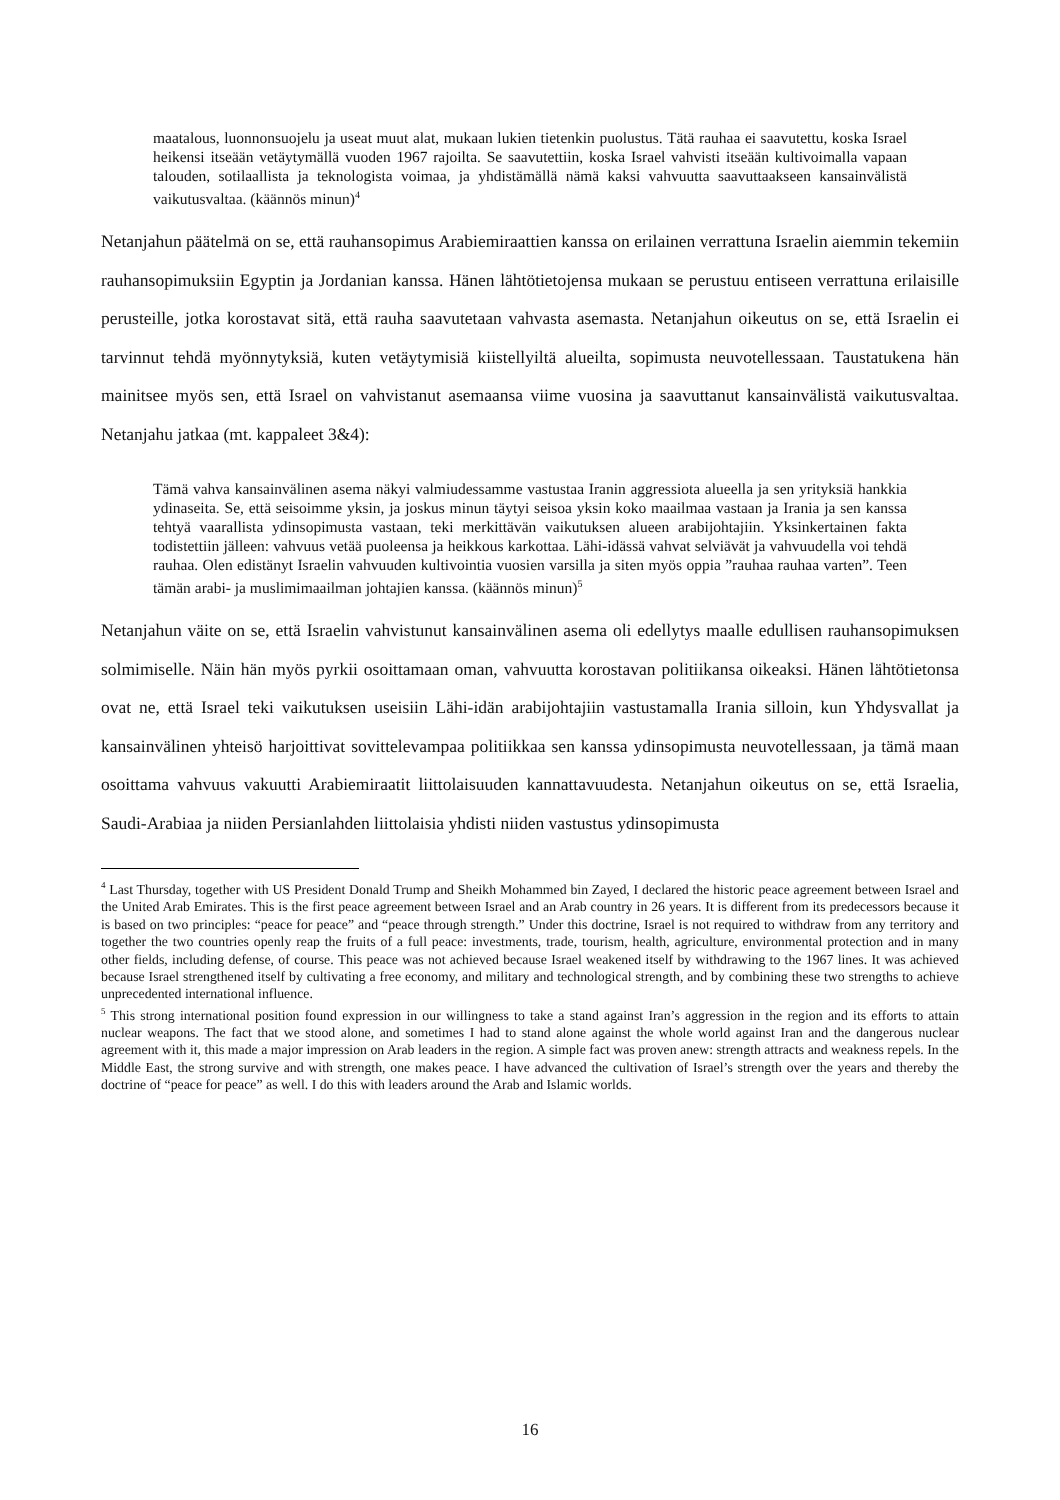maatalous, luonnonsuojelu ja useat muut alat, mukaan lukien tietenkin puolustus. Tätä rauhaa ei saavutettu, koska Israel heikensi itseään vetäytymällä vuoden 1967 rajoilta. Se saavutettiin, koska Israel vahvisti itseään kultivoimalla vapaan talouden, sotilaallista ja teknologista voimaa, ja yhdistämällä nämä kaksi vahvuutta saavuttaakseen kansainvälistä vaikutusvaltaa. (käännös minun)<sup>4</sup>
Netanjahun päätelmä on se, että rauhansopimus Arabiemiraattien kanssa on erilainen verrattuna Israelin aiemmin tekemiin rauhansopimuksiin Egyptin ja Jordanian kanssa. Hänen lähtötietojensa mukaan se perustuu entiseen verrattuna erilaisille perusteille, jotka korostavat sitä, että rauha saavutetaan vahvasta asemasta. Netanjahun oikeutus on se, että Israelin ei tarvinnut tehdä myönnytyksiä, kuten vetäytymisiä kiistellyiltä alueilta, sopimusta neuvotellessaan. Taustatukena hän mainitsee myös sen, että Israel on vahvistanut asemaansa viime vuosina ja saavuttanut kansainvälistä vaikutusvaltaa. Netanjahu jatkaa (mt. kappaleet 3&4):
Tämä vahva kansainvälinen asema näkyi valmiudessamme vastustaa Iranin aggressiota alueella ja sen yrityksiä hankkia ydinaseita. Se, että seisoimme yksin, ja joskus minun täytyi seisoa yksin koko maailmaa vastaan ja Irania ja sen kanssa tehtyä vaarallista ydinsopimusta vastaan, teki merkittävän vaikutuksen alueen arabijohtajiin. Yksinkertainen fakta todistettiin jälleen: vahvuus vetää puoleensa ja heikkous karkottaa. Lähi-idässä vahvat selviävät ja vahvuudella voi tehdä rauhaa. Olen edistänyt Israelin vahvuuden kultivointia vuosien varsilla ja siten myös oppia ”rauhaa rauhaa varten”. Teen tämän arabi- ja muslimimaailman johtajien kanssa. (käännös minun)<sup>5</sup>
Netanjahun väite on se, että Israelin vahvistunut kansainvälinen asema oli edellytys maalle edullisen rauhansopimuksen solmimiselle. Näin hän myös pyrkii osoittamaan oman, vahvuutta korostavan politiikansa oikeaksi. Hänen lähtötietonsa ovat ne, että Israel teki vaikutuksen useisiin Lähi-idän arabijohtajiin vastustamalla Irania silloin, kun Yhdysvallat ja kansainvälinen yhteisö harjoittivat sovittelevampaa politiikkaa sen kanssa ydinsopimusta neuvotellessaan, ja tämä maan osoittama vahvuus vakuutti Arabiemiraatit liittolaisuuden kannattavuudesta. Netanjahun oikeutus on se, että Israelia, Saudi-Arabiaa ja niiden Persianlahden liittolaisia yhdisti niiden vastustus ydinsopimusta
<sup>4</sup> Last Thursday, together with US President Donald Trump and Sheikh Mohammed bin Zayed, I declared the historic peace agreement between Israel and the United Arab Emirates. This is the first peace agreement between Israel and an Arab country in 26 years. It is different from its predecessors because it is based on two principles: “peace for peace” and “peace through strength.” Under this doctrine, Israel is not required to withdraw from any territory and together the two countries openly reap the fruits of a full peace: investments, trade, tourism, health, agriculture, environmental protection and in many other fields, including defense, of course. This peace was not achieved because Israel weakened itself by withdrawing to the 1967 lines. It was achieved because Israel strengthened itself by cultivating a free economy, and military and technological strength, and by combining these two strengths to achieve unprecedented international influence.
<sup>5</sup> This strong international position found expression in our willingness to take a stand against Iran’s aggression in the region and its efforts to attain nuclear weapons. The fact that we stood alone, and sometimes I had to stand alone against the whole world against Iran and the dangerous nuclear agreement with it, this made a major impression on Arab leaders in the region. A simple fact was proven anew: strength attracts and weakness repels. In the Middle East, the strong survive and with strength, one makes peace. I have advanced the cultivation of Israel’s strength over the years and thereby the doctrine of “peace for peace” as well. I do this with leaders around the Arab and Islamic worlds.
16